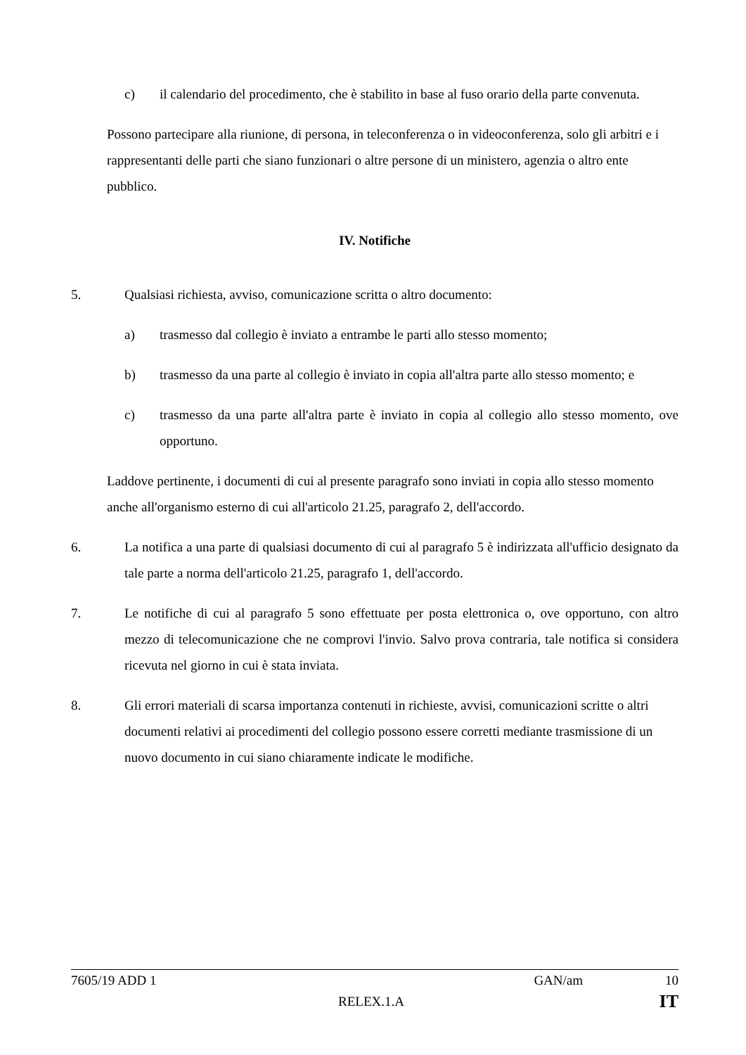c) il calendario del procedimento, che è stabilito in base al fuso orario della parte convenuta.
Possono partecipare alla riunione, di persona, in teleconferenza o in videoconferenza, solo gli arbitri e i rappresentanti delle parti che siano funzionari o altre persone di un ministero, agenzia o altro ente pubblico.
IV. Notifiche
5. Qualsiasi richiesta, avviso, comunicazione scritta o altro documento:
a) trasmesso dal collegio è inviato a entrambe le parti allo stesso momento;
b) trasmesso da una parte al collegio è inviato in copia all'altra parte allo stesso momento; e
c) trasmesso da una parte all'altra parte è inviato in copia al collegio allo stesso momento, ove opportuno.
Laddove pertinente, i documenti di cui al presente paragrafo sono inviati in copia allo stesso momento anche all'organismo esterno di cui all'articolo 21.25, paragrafo 2, dell'accordo.
6. La notifica a una parte di qualsiasi documento di cui al paragrafo 5 è indirizzata all'ufficio designato da tale parte a norma dell'articolo 21.25, paragrafo 1, dell'accordo.
7. Le notifiche di cui al paragrafo 5 sono effettuate per posta elettronica o, ove opportuno, con altro mezzo di telecomunicazione che ne comprovi l'invio. Salvo prova contraria, tale notifica si considera ricevuta nel giorno in cui è stata inviata.
8. Gli errori materiali di scarsa importanza contenuti in richieste, avvisi, comunicazioni scritte o altri documenti relativi ai procedimenti del collegio possono essere corretti mediante trasmissione di un nuovo documento in cui siano chiaramente indicate le modifiche.
7605/19 ADD 1 GAN/am 10
RELEX.1.A IT